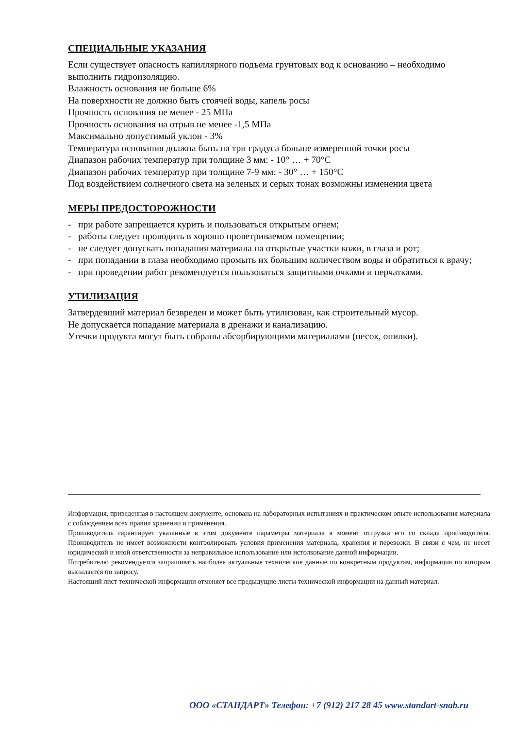СПЕЦИАЛЬНЫЕ УКАЗАНИЯ
Если существует опасность капиллярного подъема грунтовых вод к основанию – необходимо выполнить гидроизоляцию.
Влажность основания не больше 6%
На поверхности не должно быть стоячей воды, капель росы
Прочность основания не менее - 25 МПа
Прочность основания на отрыв не менее -1,5 МПа
Максимально допустимый уклон - 3%
Температура основания должна быть на три градуса больше измеренной точки росы
Диапазон рабочих температур при толщине 3 мм: - 10° … + 70°С
Диапазон рабочих температур при толщине 7-9 мм: - 30° … + 150°С
Под воздействием солнечного света на зеленых и серых тонах возможны изменения цвета
МЕРЫ ПРЕДОСТОРОЖНОСТИ
- при работе запрещается курить и пользоваться открытым огнем;
- работы следует проводить в хорошо проветриваемом помещении;
- не следует допускать попадания материала на открытые участки кожи, в глаза и рот;
- при попадании в глаза необходимо промыть их большим количеством воды и обратиться к врачу;
- при проведении работ рекомендуется пользоваться защитными очками и перчатками.
УТИЛИЗАЦИЯ
Затвердевший материал безвреден и может быть утилизован, как строительный мусор.
Не допускается попадание материала в дренажи и канализацию.
Утечки продукта могут быть собраны абсорбирующими материалами (песок, опилки).
Информация, приведенная в настоящем документе, основана на лабораторных испытаниях и практическом опыте использования материала с соблюдением всех правил хранении и применения.
Производитель гарантирует указанные в этом документе параметры материала в момент отгрузки его со склада производителя. Производитель не имеет возможности контролировать условия применения материала, хранения и перевозки. В связи с чем, не несет юридической и иной ответственности за неправильное использование или истолкование данной информации.
Потребителю рекомендуется запрашивать наиболее актуальные технические данные по конкретным продуктам, информация по которым высылается по запросу.
Настоящий лист технической информации отменяет все предыдущие листы технической информации на данный материал.
ООО «СТАНДАРТ» Телефон: +7 (912) 217 28 45 www.standart-snab.ru